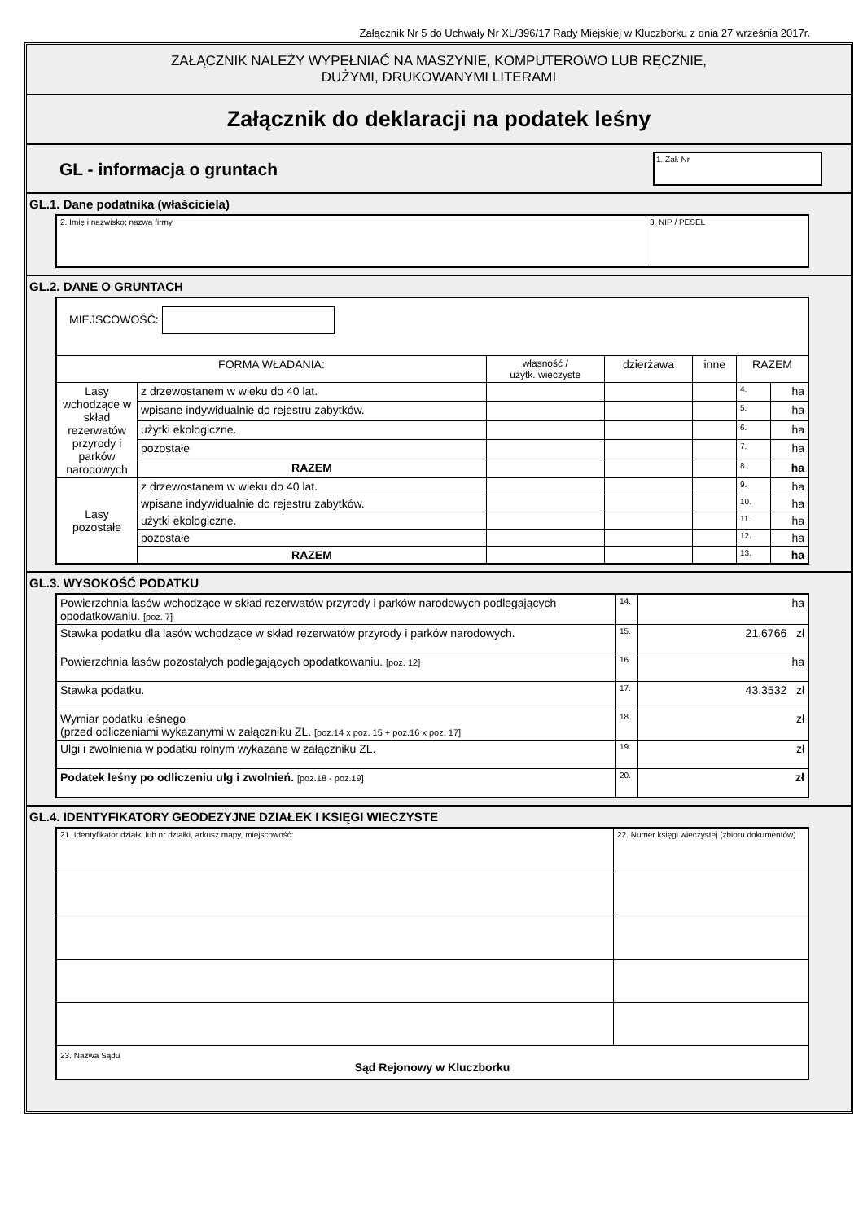Załącznik Nr 5 do Uchwały Nr XL/396/17 Rady Miejskiej w Kluczborku z dnia 27 września 2017r.
ZAŁĄCZNIK NALEŻY WYPEŁNIAĆ NA MASZYNIE, KOMPUTEROWO LUB RĘCZNIE,
DUŻYMI, DRUKOWANYMI LITERAMI
Załącznik do deklaracji na podatek leśny
GL - informacja o gruntach
1. Zał. Nr
GL.1. Dane podatnika (właściciela)
| 2. Imię i nazwisko; nazwa firmy | 3. NIP / PESEL |
GL.2. DANE O GRUNTACH
| MIEJSCOWOŚĆ: | | | | | | |
| FORMA WŁADANIA: | | własność / użytk. wieczyste | dzierżawa | inne | RAZEM | |
| Lasy wchodzące w skład rezerwatów przyrody i parków narodowych | z drzewostanem w wieku do 40 lat. | | | | 4. | ha |
| | wpisane indywidualnie do rejestru zabytków. | | | | 5. | ha |
| | użytki ekologiczne. | | | | 6. | ha |
| | pozostałe | | | | 7. | ha |
| | RAZEM | | | | 8. | ha |
| Lasy pozostałe | z drzewostanem w wieku do 40 lat. | | | | 9. | ha |
| | wpisane indywidualnie do rejestru zabytków. | | | | 10. | ha |
| | użytki ekologiczne. | | | | 11. | ha |
| | pozostałe | | | | 12. | ha |
| | RAZEM | | | | 13. | ha |
GL.3. WYSOKOŚĆ PODATKU
| Powierzchnia lasów wchodzące w skład rezerwatów przyrody i parków narodowych podlegających opodatkowaniu. [poz. 7] | 14. | ha |
| Stawka podatku dla lasów wchodzące w skład rezerwatów przyrody i parków narodowych. | 15. | 21.6766 zł |
| Powierzchnia lasów pozostałych podlegających opodatkowaniu. [poz. 12] | 16. | ha |
| Stawka podatku. | 17. | 43.3532 zł |
| Wymiar podatku leśnego (przed odliczeniami wykazanymi w załączniku ZL. [poz.14 x poz. 15 + poz.16 x poz. 17] | 18. | zł |
| Ulgi i zwolnienia w podatku rolnym wykazane w załączniku ZL. | 19. | zł |
| Podatek leśny po odliczeniu ulg i zwolnień. [poz.18 - poz.19] | 20. | zł |
GL.4. IDENTYFIKATORY GEODEZYJNE DZIAŁEK I KSIĘGI WIECZYSTE
| 21. Identyfikator działki lub nr działki, arkusz mapy, miejscowość: | 22. Numer księgi wieczystej (zbioru dokumentów) |
| 23. Nazwa Sądu Sąd Rejonowy w Kluczborku | |